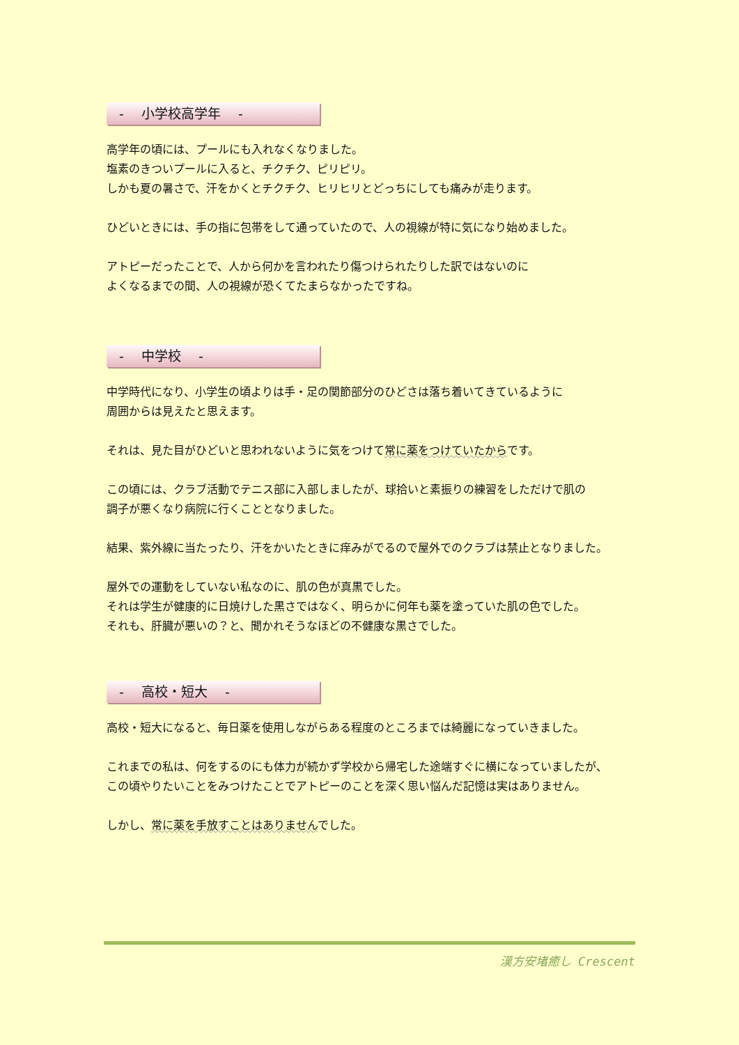-　 小学校高学年　 -
高学年の頃には、プールにも入れなくなりました。
塩素のきついプールに入ると、チクチク、ピリピリ。
しかも夏の暑さで、汗をかくとチクチク、ヒリヒリとどっちにしても痛みが走ります。
ひどいときには、手の指に包帯をして通っていたので、人の視線が特に気になり始めました。
アトピーだったことで、人から何かを言われたり傷つけられたりした訳ではないのに
よくなるまでの間、人の視線が恐くてたまらなかったですね。
-　 中学校　 -
中学時代になり、小学生の頃よりは手・足の関節部分のひどさは落ち着いてきているように
周囲からは見えたと思えます。
それは、見た目がひどいと思われないように気をつけて常に薬をつけていたからです。
この頃には、クラブ活動でテニス部に入部しましたが、球拾いと素振りの練習をしただけで肌の
調子が悪くなり病院に行くこととなりました。
結果、紫外線に当たったり、汗をかいたときに痒みがでるので屋外でのクラブは禁止となりました。
屋外での運動をしていない私なのに、肌の色が真黒でした。
それは学生が健康的に日焼けした黒さではなく、明らかに何年も薬を塗っていた肌の色でした。
それも、肝臓が悪いの？と、聞かれそうなほどの不健康な黒さでした。
-　 高校・短大　 -
高校・短大になると、毎日薬を使用しながらある程度のところまでは綺麗になっていきました。
これまでの私は、何をするのにも体力が続かず学校から帰宅した途端すぐに横になっていましたが、
この頃やりたいことをみつけたことでアトピーのことを深く思い悩んだ記憶は実はありません。
しかし、常に薬を手放すことはありませんでした。
漢方安堵癒し Crescent